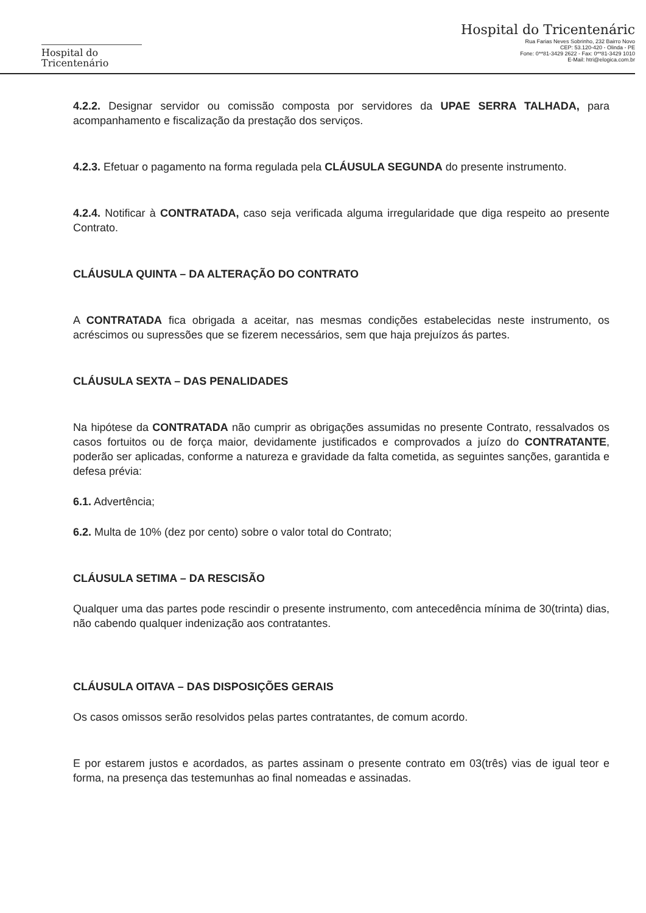Hospital do
Tricentenário
Hospital do Tricentenáric
Rua Farias Neves Sobrinho, 232 Bairro Novo
CEP: 53.120-420 - Olinda - PE
Fone: 0**81-3429 2622 - Fax: 0**81-3429 1010
E-Mail: htri@elogica.com.br
4.2.2. Designar servidor ou comissão composta por servidores da UPAE SERRA TALHADA, para acompanhamento e fiscalização da prestação dos serviços.
4.2.3. Efetuar o pagamento na forma regulada pela CLÁUSULA SEGUNDA do presente instrumento.
4.2.4. Notificar à CONTRATADA, caso seja verificada alguma irregularidade que diga respeito ao presente Contrato.
CLÁUSULA QUINTA – DA ALTERAÇÃO DO CONTRATO
A CONTRATADA fica obrigada a aceitar, nas mesmas condições estabelecidas neste instrumento, os acréscimos ou supressões que se fizerem necessários, sem que haja prejuízos ás partes.
CLÁUSULA SEXTA – DAS PENALIDADES
Na hipótese da CONTRATADA não cumprir as obrigações assumidas no presente Contrato, ressalvados os casos fortuitos ou de força maior, devidamente justificados e comprovados a juízo do CONTRATANTE, poderão ser aplicadas, conforme a natureza e gravidade da falta cometida, as seguintes sanções, garantida e defesa prévia:
6.1. Advertência;
6.2. Multa de 10% (dez por cento) sobre o valor total do Contrato;
CLÁUSULA SETIMA – DA RESCISÃO
Qualquer uma das partes pode rescindir o presente instrumento, com antecedência mínima de 30(trinta) dias, não cabendo qualquer indenização aos contratantes.
CLÁUSULA OITAVA – DAS DISPOSIÇÕES GERAIS
Os casos omissos serão resolvidos pelas partes contratantes, de comum acordo.
E por estarem justos e acordados, as partes assinam o presente contrato em 03(três) vias de igual teor e forma, na presença das testemunhas ao final nomeadas e assinadas.